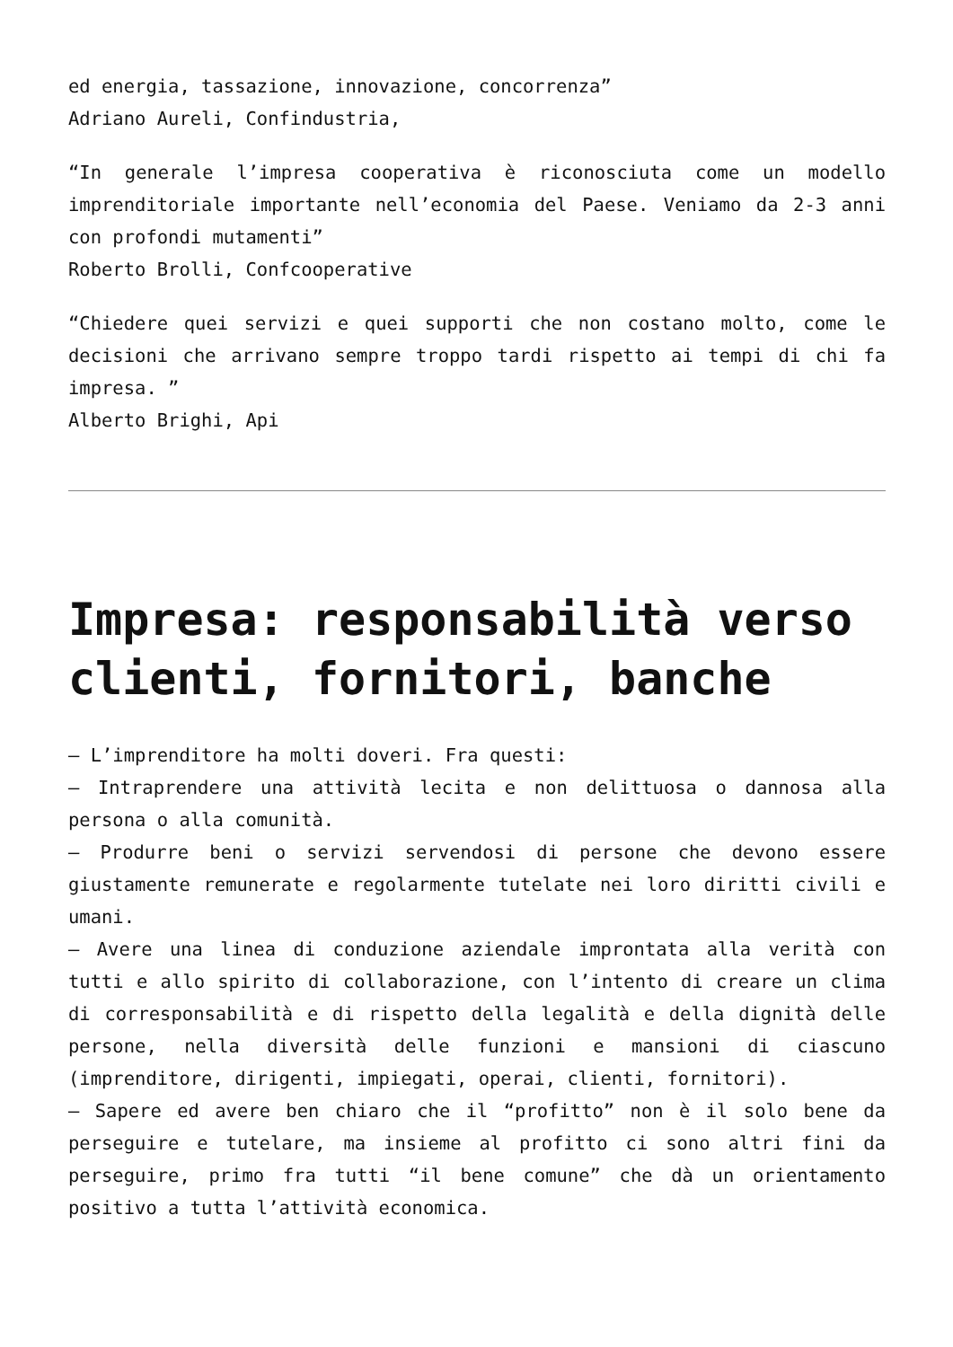ed energia, tassazione, innovazione, concorrenza”
Adriano Aureli, Confindustria,
“In generale l’impresa cooperativa è riconosciuta come un modello imprenditoriale importante nell’economia del Paese. Veniamo da 2-3 anni con profondi mutamenti”
Roberto Brolli, Confcooperative
“Chiedere quei servizi e quei supporti che non costano molto, come le decisioni che arrivano sempre troppo tardi rispetto ai tempi di chi fa impresa. ”
Alberto Brighi, Api
Impresa: responsabilità verso clienti, fornitori, banche
– L’imprenditore ha molti doveri. Fra questi:
– Intraprendere una attività lecita e non delittuosa o dannosa alla persona o alla comunità.
– Produrre beni o servizi servendosi di persone che devono essere giustamente remunerate e regolarmente tutelate nei loro diritti civili e umani.
– Avere una linea di conduzione aziendale improntata alla verità con tutti e allo spirito di collaborazione, con l’intento di creare un clima di corresponsabilità e di rispetto della legalità e della dignità delle persone, nella diversità delle funzioni e mansioni di ciascuno (imprenditore, dirigenti, impiegati, operai, clienti, fornitori).
– Sapere ed avere ben chiaro che il “profitto” non è il solo bene da perseguire e tutelare, ma insieme al profitto ci sono altri fini da perseguire, primo fra tutti “il bene comune” che dà un orientamento positivo a tutta l’attività economica.